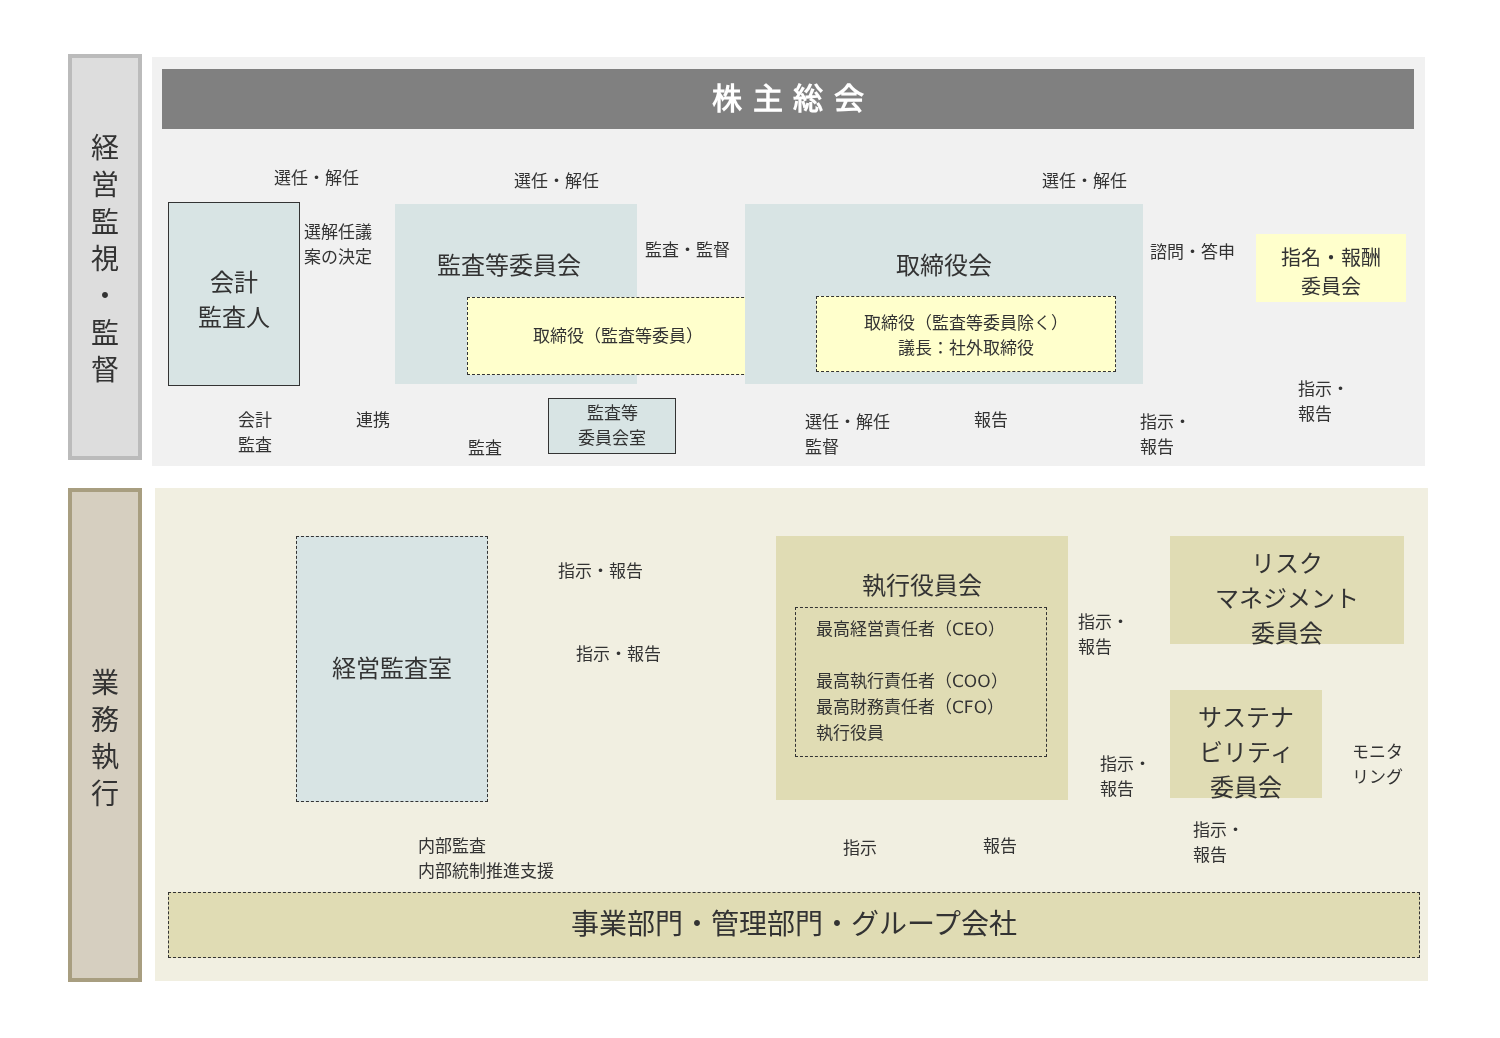経
営
監
視
・
監
督
業
務
執
行
株 主 総 会
選任・解任 選任・解任 選任・解任
会計
監査人
選解任議
案の決定
監査等委員会
取締役（監査等委員）
監査・監督 取締役会
取締役（監査等委員除く）
議長：社外取締役
諮問・答申
指名・報酬
委員会
会計
監査
連携
監査
監査等
委員会室
選任・解任
監督
報告
指示・
報告
指示・
報告
経営監査室
指示・報告
指示・報告
執行役員会
最高経営責任者（CEO）
最高執行責任者（COO）
最高財務責任者（CFO）
執行役員
指示・
報告
指示・
報告
リスク
マネジメント
委員会
サステナ
ビリティ
委員会
モニタ
リング
内部監査
内部統制推進支援
指示 報告
指示・
報告
事業部門・管理部門・グループ会社